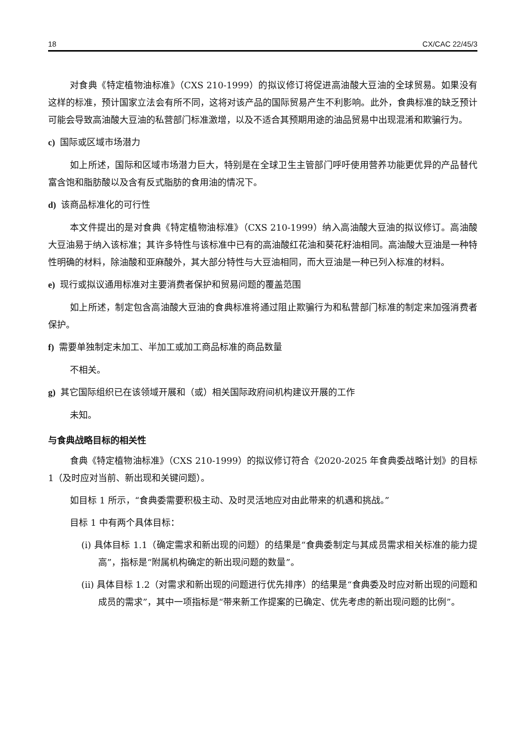18 CX/CAC 22/45/3
对食典《特定植物油标准》（CXS 210-1999）的拟议修订将促进高油酸大豆油的全球贸易。如果没有这样的标准，预计国家立法会有所不同，这将对该产品的国际贸易产生不利影响。此外，食典标准的缺乏预计可能会导致高油酸大豆油的私营部门标准激增，以及不适合其预期用途的油品贸易中出现混淆和欺骗行为。
c) 国际或区域市场潜力
如上所述，国际和区域市场潜力巨大，特别是在全球卫生主管部门呼吁使用营养功能更优异的产品替代富含饱和脂肪酸以及含有反式脂肪的食用油的情况下。
d) 该商品标准化的可行性
本文件提出的是对食典《特定植物油标准》（CXS 210-1999）纳入高油酸大豆油的拟议修订。高油酸大豆油易于纳入该标准；其许多特性与该标准中已有的高油酸红花油和葵花籽油相同。高油酸大豆油是一种特性明确的材料，除油酸和亚麻酸外，其大部分特性与大豆油相同，而大豆油是一种已列入标准的材料。
e) 现行或拟议通用标准对主要消费者保护和贸易问题的覆盖范围
如上所述，制定包含高油酸大豆油的食典标准将通过阻止欺骗行为和私营部门标准的制定来加强消费者保护。
f) 需要单独制定未加工、半加工或加工商品标准的商品数量
不相关。
g) 其它国际组织已在该领域开展和（或）相关国际政府间机构建议开展的工作
未知。
与食典战略目标的相关性
食典《特定植物油标准》（CXS 210-1999）的拟议修订符合《2020-2025 年食典委战略计划》的目标 1（及时应对当前、新出现和关键问题）。
如目标 1 所示，“食典委需要积极主动、及时灵活地应对由此带来的机遇和挑战。”
目标 1 中有两个具体目标：
(i) 具体目标 1.1（确定需求和新出现的问题）的结果是“食典委制定与其成员需求相关标准的能力提高”，指标是“附属机构确定的新出现问题的数量”。
(ii) 具体目标 1.2（对需求和新出现的问题进行优先排序）的结果是“食典委及时应对新出现的问题和成员的需求”，其中一项指标是“带来新工作提案的已确定、优先考虑的新出现问题的比例”。